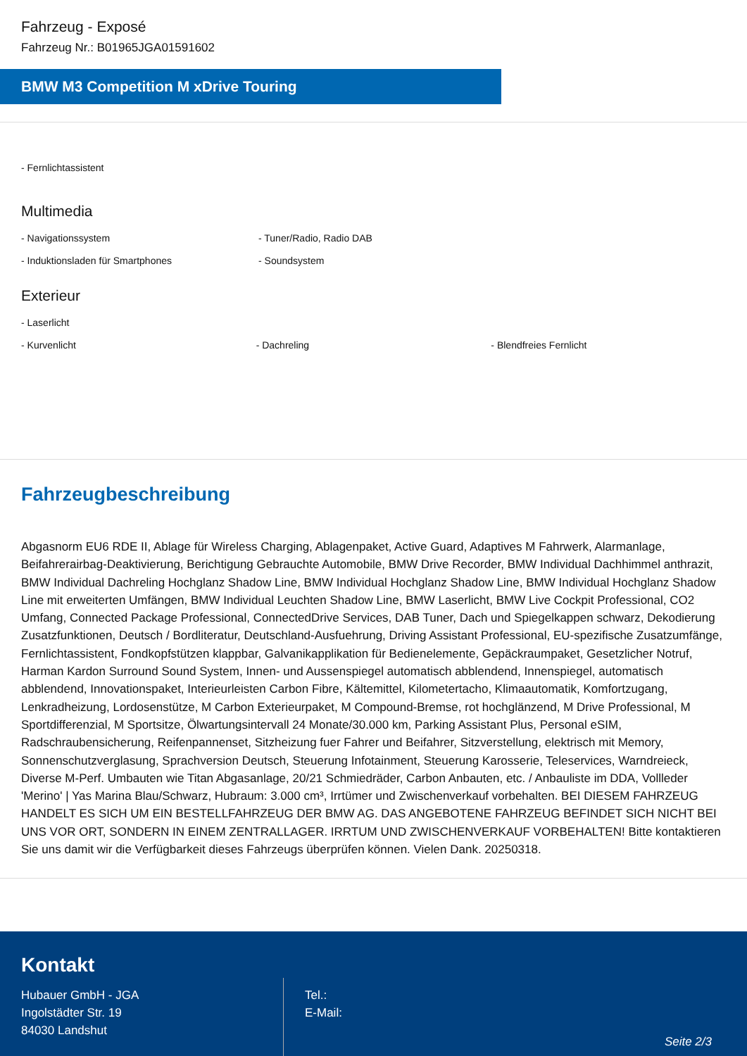Fahrzeug - Exposé
Fahrzeug Nr.: B01965JGA01591602
BMW M3 Competition M xDrive Touring
- Fernlichtassistent
Multimedia
- Navigationssystem - Tuner/Radio, Radio DAB
- Induktionsladen für Smartphones - Soundsystem
Exterieur
- Laserlicht
- Kurvenlicht - Dachreling - Blendfreies Fernlicht
Fahrzeugbeschreibung
Abgasnorm EU6 RDE II, Ablage für Wireless Charging, Ablagenpaket, Active Guard, Adaptives M Fahrwerk, Alarmanlage, Beifahrerairbag-Deaktivierung, Berichtigung Gebrauchte Automobile, BMW Drive Recorder, BMW Individual Dachhimmel anthrazit, BMW Individual Dachreling Hochglanz Shadow Line, BMW Individual Hochglanz Shadow Line, BMW Individual Hochglanz Shadow Line mit erweiterten Umfängen, BMW Individual Leuchten Shadow Line, BMW Laserlicht, BMW Live Cockpit Professional, CO2 Umfang, Connected Package Professional, ConnectedDrive Services, DAB Tuner, Dach und Spiegelkappen schwarz, Dekodierung Zusatzfunktionen, Deutsch / Bordliteratur, Deutschland-Ausfuehrung, Driving Assistant Professional, EU-spezifische Zusatzumfänge, Fernlichtassistent, Fondkopfstützen klappbar, Galvanikapplikation für Bedienelemente, Gepäckraumpaket, Gesetzlicher Notruf, Harman Kardon Surround Sound System, Innen- und Aussenspiegel automatisch abblendend, Innenspiegel, automatisch abblendend, Innovationspaket, Interieurleisten Carbon Fibre, Kältemittel, Kilometertacho, Klimaautomatik, Komfortzugang, Lenkradheizung, Lordosenstütze, M Carbon Exterieurpaket, M Compound-Bremse, rot hochglänzend, M Drive Professional, M Sportdifferenzial, M Sportsitze, Ölwartungsintervall 24 Monate/30.000 km, Parking Assistant Plus, Personal eSIM, Radschraubensicherung, Reifenpannenset, Sitzheizung fuer Fahrer und Beifahrer, Sitzverstellung, elektrisch mit Memory, Sonnenschutzverglasung, Sprachversion Deutsch, Steuerung Infotainment, Steuerung Karosserie, Teleservices, Warndreieck, Diverse M-Perf. Umbauten wie Titan Abgasanlage, 20/21 Schmiedräder, Carbon Anbauten, etc. / Anbauliste im DDA, Vollleder 'Merino' | Yas Marina Blau/Schwarz, Hubraum: 3.000 cm³, Irrtümer und Zwischenverkauf vorbehalten. BEI DIESEM FAHRZEUG HANDELT ES SICH UM EIN BESTELLFAHRZEUG DER BMW AG. DAS ANGEBOTENE FAHRZEUG BEFINDET SICH NICHT BEI UNS VOR ORT, SONDERN IN EINEM ZENTRALLAGER. IRRTUM UND ZWISCHENVERKAUF VORBEHALTEN! Bitte kontaktieren Sie uns damit wir die Verfügbarkeit dieses Fahrzeugs überprüfen können. Vielen Dank. 20250318.
Kontakt
Hubauer GmbH - JGA
Ingolstädter Str. 19
84030 Landshut
Tel.:
E-Mail:
Seite 2/3